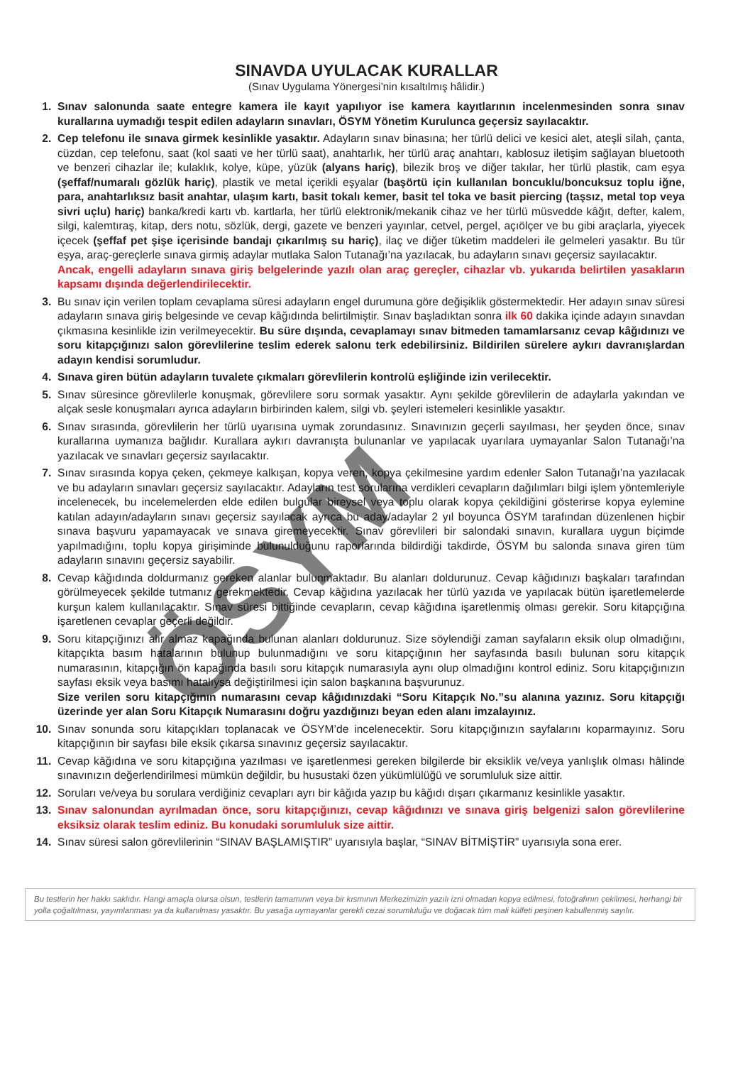SINAVDA UYULACAK KURALLAR
(Sınav Uygulama Yönergesi’nin kısaltılmış hâlidir.)
1. Sınav salonunda saate entegre kamera ile kayıt yapılıyor ise kamera kayıtlarının incelenmesinden sonra sınav kurallarına uymadığı tespit edilen adayların sınavları, ÖSYM Yönetim Kurulunca geçersiz sayılacaktır.
2. Cep telefonu ile sınava girmek kesinlikle yasaktır. Adayların sınav binasına; her türlü delici ve kesici alet, ateşli silah, çanta, cüzdan, cep telefonu, saat (kol saati ve her türlü saat), anahtarlık, her türlü araç anahtarı, kablosuz iletişim sağlayan bluetooth ve benzeri cihazlar ile; kulaklık, kolye, küpe, yüzük (alyans hariç), bilezik broş ve diğer takılar, her türlü plastik, cam eşya (şeffaf/numaralı gözlük hariç), plastik ve metal içerikli eşyalar (başörtü için kullanılan boncuklu/boncuksuz toplu iğne, para, anahtarlıksız basit anahtar, ulaşım kartı, basit tokalı kemer, basit tel toka ve basit piercing (taşsız, metal top veya sivri uçlu) hariç) banka/kredi kartı vb. kartlarla, her türlü elektronik/mekanik cihaz ve her türlü müsvedde kâğıt, defter, kalem, silgi, kalemtıraş, kitap, ders notu, sözlük, dergi, gazete ve benzeri yayınlar, cetvel, pergel, açıölçer ve bu gibi araçlarla, yiyecek içecek (şeffaf pet şişe içerisinde bandajı çıkarılmış su hariç), ilaç ve diğer tüketim maddeleri ile gelmeleri yasaktır. Bu tür eşya, araç-gereçlerle sınava girmiş adaylar mutlaka Salon Tutanağı’na yazılacak, bu adayların sınavı geçersiz sayılacaktır.
Ancak, engelli adayların sınava giriş belgelerinde yazılı olan araç gereçler, cihazlar vb. yukarıda belirtilen yasakların kapsamı dışında değerlendirilecektir.
3. Bu sınav için verilen toplam cevaplama süresi adayların engel durumuna göre değişiklik göstermektedir. Her adayın sınav süresi adayların sınava giriş belgesinde ve cevap kâğıdında belirtilmiştir. Sınav başladıktan sonra ilk 60 dakika içinde adayın sınavdan çıkmasına kesinlikle izin verilmeyecektir. Bu süre dışında, cevaplamayı sınav bitmeden tamamlarsanız cevap kâğıdınızı ve soru kitapçığınızı salon görevlilerine teslim ederek salonu terk edebilirsiniz. Bildirilen sürelere aykırı davranışlardan adayın kendisi sorumludur.
4. Sınava giren bütün adayların tuvalete çıkmaları görevlilerin kontrolü eşliğinde izin verilecektir.
5. Sınav süresince görevlilerle konuşmak, görevlilere soru sormak yasaktır. Aynı şekilde görevlilerin de adaylarla yakından ve alçak sesle konuşmaları ayrıca adayların birbirinden kalem, silgi vb. şeyleri istemeleri kesinlikle yasaktır.
6. Sınav sırasında, görevlilerin her türlü uyarısına uymak zorundasınız. Sınavınızın geçerli sayılması, her şeyden önce, sınav kurallarına uymanıza bağlıdır. Kurallara aykırı davranışta bulunanlar ve yapılacak uyarılara uymayanlar Salon Tutanağı’na yazılacak ve sınavları geçersiz sayılacaktır.
7. Sınav sırasında kopya çeken, çekmeye kalkışan, kopya veren, kopya çekilmesine yardım edenler Salon Tutanağı’na yazılacak ve bu adayların sınavları geçersiz sayılacaktır. Adayların test sorularına verdikleri cevapların dağılımları bilgi işlem yöntemleriyle incelenecek, bu incelemelerden elde edilen bulgular bireysel veya toplu olarak kopya çekildiğini gösterirse kopya eylemine katılan adayın/adayların sınavı geçersiz sayılacak ayrıca bu aday/adaylar 2 yıl boyunca ÖSYM tarafından düzenlenen hiçbir sınava başvuru yapamayacak ve sınava giremeyecektir. Sınav görevlileri bir salondaki sınavın, kurallara uygun biçimde yapılmadığını, toplu kopya girişiminde bulunulduğunu raporlarında bildirdiği takdirde, ÖSYM bu salonda sınava giren tüm adayların sınavını geçersiz sayabilir.
8. Cevap kâğıdında doldurmanız gereken alanlar bulunmaktadır. Bu alanları doldurunuz. Cevap kâğıdınızı başkaları tarafından görülmeyecek şekilde tutmanız gerekmektedir. Cevap kâğıdına yazılacak her türlü yazıda ve yapılacak bütün işaretlemelerde kurşun kalem kullanılacaktır. Sınav süresi bittiğinde cevapların, cevap kâğıdına işaretlenmiş olması gerekir. Soru kitapçığına işaretlenen cevaplar geçerli değildir.
9. Soru kitapçığınızı alır almaz kapağında bulunan alanları doldurunuz. Size söylendiği zaman sayfaların eksik olup olmadığını, kitapçıkta basım hatalarının bulunup bulunmadığını ve soru kitapçığının her sayfasında basılı bulunan soru kitapçık numarasının, kitapçığın ön kapağında basılı soru kitapçık numarasıyla aynı olup olmadığını kontrol ediniz. Soru kitapçığınızın sayfası eksik veya basımı hatalıysa değiştirilmesi için salon başkanına başvurunuz.
Size verilen soru kitapçığının numarasını cevap kâğıdınızdaki “Soru Kitapçık No.”su alanına yazınız. Soru kitapçığı üzerinde yer alan Soru Kitapçık Numarasını doğru yazdığınızı beyan eden alanı imzalayınız.
10. Sınav sonunda soru kitapçıkları toplanacak ve ÖSYM’de incelenecektir. Soru kitapçığınızın sayfalarını koparmayınız. Soru kitapçığının bir sayfası bile eksik çıkarsa sınavınız geçersiz sayılacaktır.
11. Cevap kâğıdına ve soru kitapçığına yazılması ve işaretlenmesi gereken bilgilerde bir eksiklik ve/veya yanlışlık olması hâlinde sınavınızın değerlendirilmesi mümkün değildir, bu husustaki özen yükümlülüğü ve sorumluluk size aittir.
12. Soruları ve/veya bu sorulara verdiğiniz cevapları ayrı bir kâğıda yazıp bu kâğıdı dışarı çıkarmanız kesinlikle yasaktır.
13. Sınav salonundan ayrılmadan önce, soru kitapçığınızı, cevap kâğıdınızı ve sınava giriş belgenizi salon görevlilerine eksiksiz olarak teslim ediniz. Bu konudaki sorumluluk size aittir.
14. Sınav süresi salon görevlilerinin “SINAV BAŞLAMIŞTIR” uyarısıyla başlar, “SINAV BİTMİŞTİR” uyarısıyla sona erer.
Bu testlerin her hakkı saklıdır. Hangi amaçla olursa olsun, testlerin tamamının veya bir kısmının Merkezimizin yazılı izni olmadan kopya edilmesi, fotoğrafının çekilmesi, herhangi bir yolla çoğaltılması, yayımlanması ya da kullanılması yasaktır. Bu yasağa uymayanlar gerekli cezai sorumluluğu ve doğacak tüm mali külfeti peşinen kabullenmiş sayılır.
ÖSYM